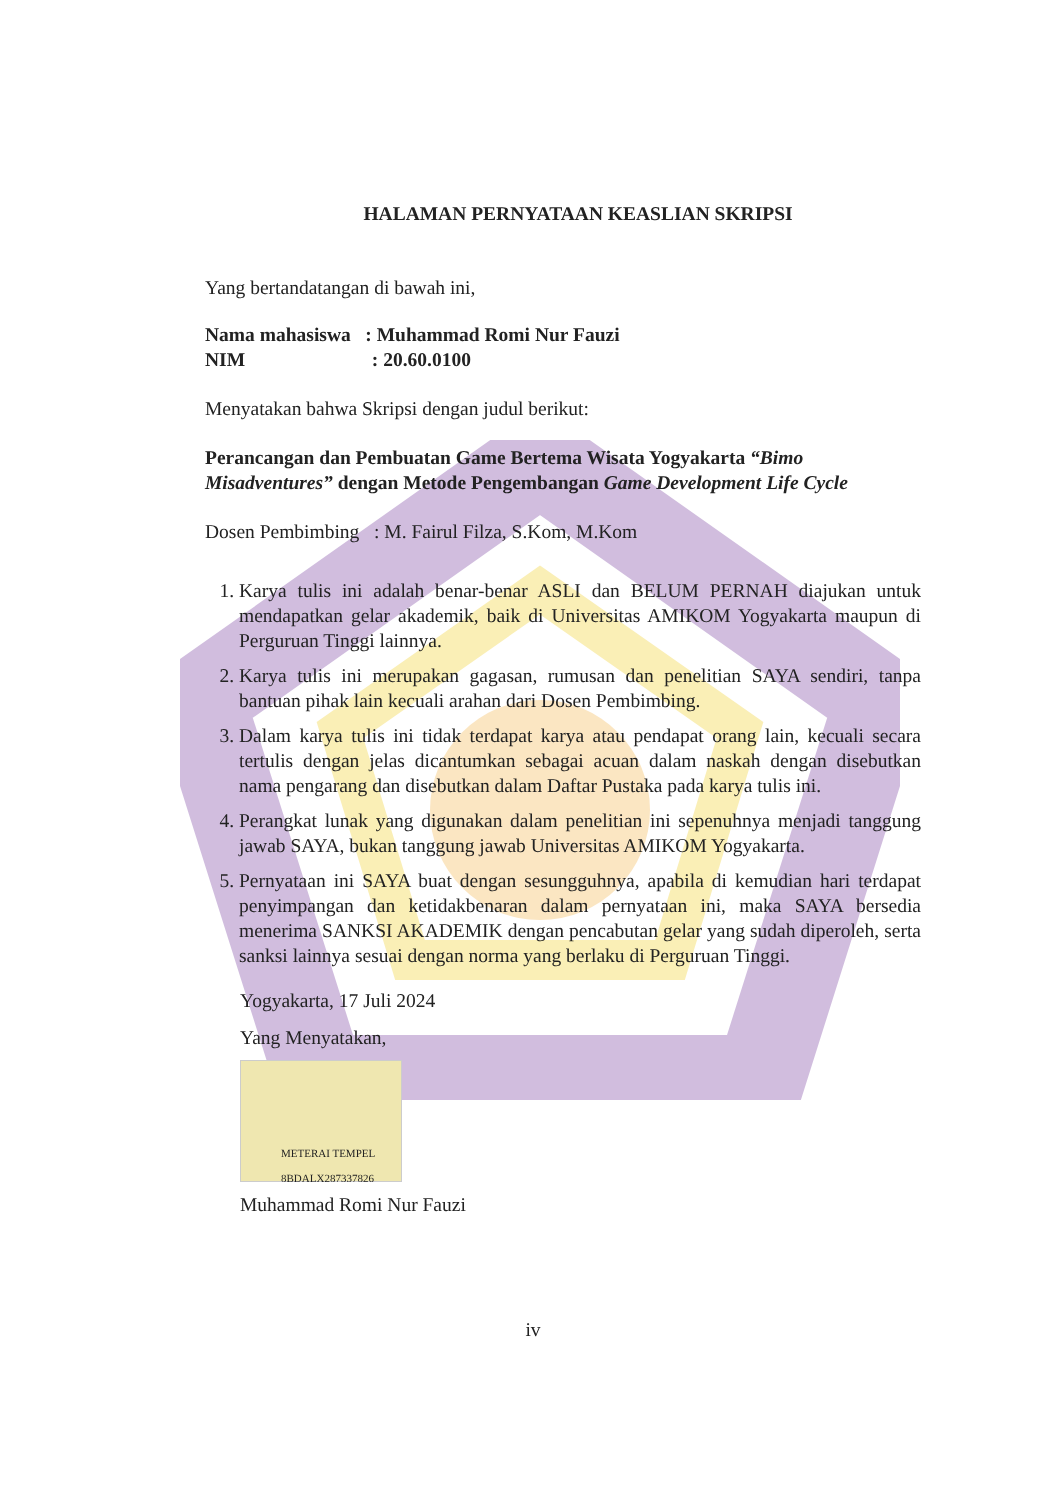HALAMAN PERNYATAAN KEASLIAN SKRIPSI
Yang bertandatangan di bawah ini,
Nama mahasiswa : Muhammad Romi Nur Fauzi
NIM : 20.60.0100
Menyatakan bahwa Skripsi dengan judul berikut:
Perancangan dan Pembuatan Game Bertema Wisata Yogyakarta “Bimo Misadventures” dengan Metode Pengembangan Game Development Life Cycle
Dosen Pembimbing : M. Fairul Filza, S.Kom, M.Kom
1. Karya tulis ini adalah benar-benar ASLI dan BELUM PERNAH diajukan untuk mendapatkan gelar akademik, baik di Universitas AMIKOM Yogyakarta maupun di Perguruan Tinggi lainnya.
2. Karya tulis ini merupakan gagasan, rumusan dan penelitian SAYA sendiri, tanpa bantuan pihak lain kecuali arahan dari Dosen Pembimbing.
3. Dalam karya tulis ini tidak terdapat karya atau pendapat orang lain, kecuali secara tertulis dengan jelas dicantumkan sebagai acuan dalam naskah dengan disebutkan nama pengarang dan disebutkan dalam Daftar Pustaka pada karya tulis ini.
4. Perangkat lunak yang digunakan dalam penelitian ini sepenuhnya menjadi tanggung jawab SAYA, bukan tanggung jawab Universitas AMIKOM Yogyakarta.
5. Pernyataan ini SAYA buat dengan sesungguhnya, apabila di kemudian hari terdapat penyimpangan dan ketidakbenaran dalam pernyataan ini, maka SAYA bersedia menerima SANKSI AKADEMIK dengan pencabutan gelar yang sudah diperoleh, serta sanksi lainnya sesuai dengan norma yang berlaku di Perguruan Tinggi.
Yogyakarta, 17 Juli 2024
Yang Menyatakan,
METERAI TEMPEL 8BDALX287337826
Muhammad Romi Nur Fauzi
iv